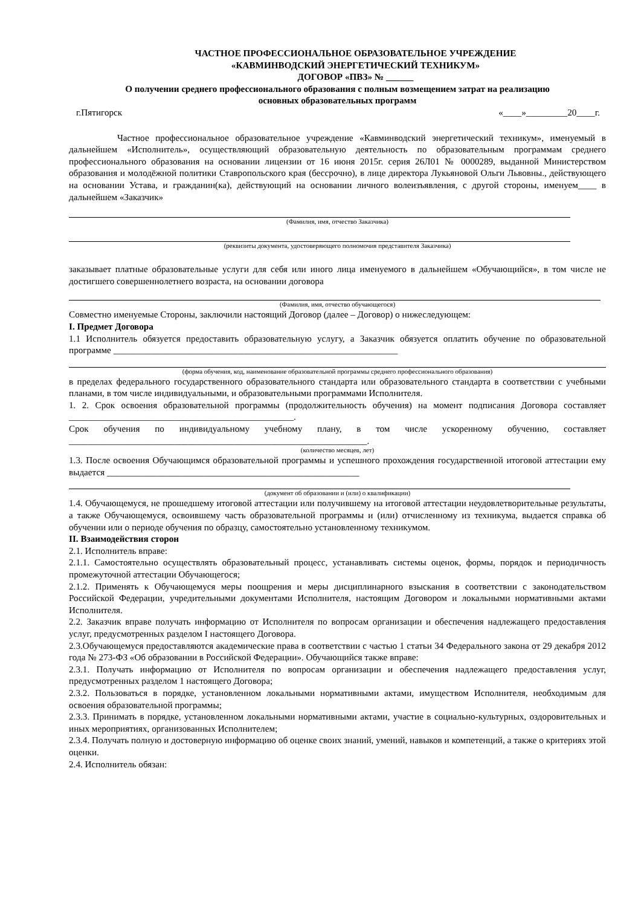ЧАСТНОЕ ПРОФЕССИОНАЛЬНОЕ ОБРАЗОВАТЕЛЬНОЕ УЧРЕЖДЕНИЕ
«КАВМИНВОДСКИЙ ЭНЕРГЕТИЧЕСКИЙ ТЕХНИКУМ»
ДОГОВОР «ПВЗ» № ______
О получении среднего профессионального образования с полным возмещением затрат на реализацию
основных образовательных программ
г.Пятигорск «____»_________20____г.
Частное профессиональное образовательное учреждение «Кавминводский энергетический техникум», именуемый в дальнейшем «Исполнитель», осуществляющий образовательную деятельность по образовательным программам среднего профессионального образования на основании лицензии от 16 июня 2015г. серия 26Л01 № 0000289, выданной Министерством образования и молодёжной политики Ставропольского края (бессрочно), в лице директора Лукьяновой Ольги Львовны., действующего на основании Устава, и гражданин(ка), действующий на основании личного волеизъявления, с другой стороны, именуем____ в дальнейшем «Заказчик»
(Фамилия, имя, отчество Заказчика)
(реквизиты документа, удостоверяющего полномочия представителя Заказчика)
заказывает платные образовательные услуги для себя или иного лица именуемого в дальнейшем «Обучающийся», в том числе не достигшего совершеннолетнего возраста, на основании договора
(Фамилия, имя, отчество обучающегося)
Совместно именуемые Стороны, заключили настоящий Договор (далее – Договор) о нижеследующем:
I. Предмет Договора
1.1 Исполнитель обязуется предоставить образовательную услугу, а Заказчик обязуется оплатить обучение по образовательной программе ______________________________________________________________
(форма обучения, код, наименование образовательной программы среднего профессионального образования)
в пределах федерального государственного образовательного стандарта или образовательного стандарта в соответствии с учебными планами, в том числе индивидуальными, и образовательными программами Исполнителя.
1. 2. Срок освоения образовательной программы (продолжительность обучения) на момент подписания Договора составляет _________________________________________________.
Срок обучения по индивидуальному учебному плану, в том числе ускоренному обучению, составляет _________________________________________________________________.
(количество месяцев, лет)
1.3. После освоения Обучающимся образовательной программы и успешного прохождения государственной итоговой аттестации ему выдается _______________________________________________________
(документ об образовании и (или) о квалификации)
1.4. Обучающемуся, не прошедшему итоговой аттестации или получившему на итоговой аттестации неудовлетворительные результаты, а также Обучающемуся, освоившему часть образовательной программы и (или) отчисленному из техникума, выдается справка об обучении или о периоде обучения по образцу, самостоятельно установленному техникумом.
II. Взаимодействия сторон
2.1. Исполнитель вправе:
2.1.1. Самостоятельно осуществлять образовательный процесс, устанавливать системы оценок, формы, порядок и периодичность промежуточной аттестации Обучающегося;
2.1.2. Применять к Обучающемуся меры поощрения и меры дисциплинарного взыскания в соответствии с законодательством Российской Федерации, учредительными документами Исполнителя, настоящим Договором и локальными нормативными актами Исполнителя.
2.2. Заказчик вправе получать информацию от Исполнителя по вопросам организации и обеспечения надлежащего предоставления услуг, предусмотренных разделом I настоящего Договора.
2.3.Обучающемуся предоставляются академические права в соответствии с частью 1 статьи 34 Федерального закона от 29 декабря 2012 года № 273-ФЗ «Об образовании в Российской Федерации». Обучающийся также вправе:
2.3.1. Получать информацию от Исполнителя по вопросам организации и обеспечения надлежащего предоставления услуг, предусмотренных разделом 1 настоящего Договора;
2.3.2. Пользоваться в порядке, установленном локальными нормативными актами, имуществом Исполнителя, необходимым для освоения образовательной программы;
2.3.3. Принимать в порядке, установленном локальными нормативными актами, участие в социально-культурных, оздоровительных и иных мероприятиях, организованных Исполнителем;
2.3.4. Получать полную и достоверную информацию об оценке своих знаний, умений, навыков и компетенций, а также о критериях этой оценки.
2.4. Исполнитель обязан: